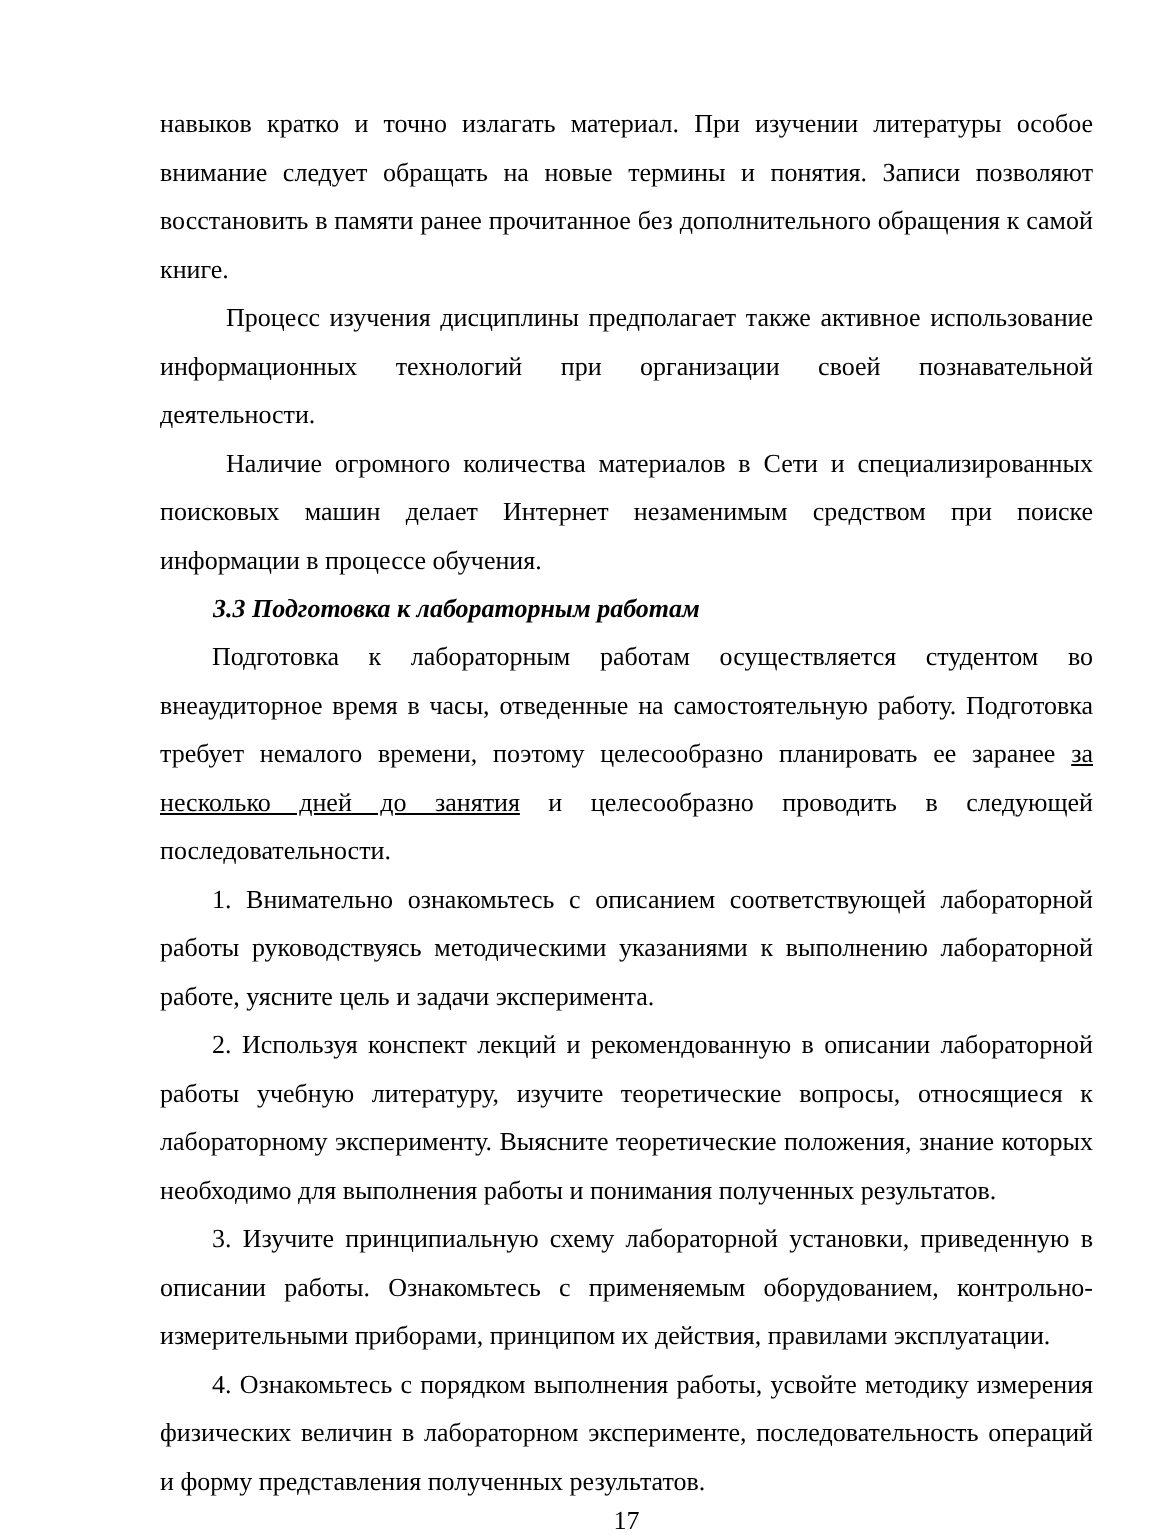навыков кратко и точно излагать материал. При изучении литературы особое внимание следует обращать на новые термины и понятия. Записи позволяют восстановить в памяти ранее прочитанное без дополнительного обращения к самой книге.
Процесс изучения дисциплины предполагает также активное использование информационных технологий при организации своей познавательной деятельности.
Наличие огромного количества материалов в Сети и специализированных поисковых машин делает Интернет незаменимым средством при поиске информации в процессе обучения.
3.3 Подготовка к лабораторным работам
Подготовка к лабораторным работам осуществляется студентом во внеаудиторное время в часы, отведенные на самостоятельную работу. Подготовка требует немалого времени, поэтому целесообразно планировать ее заранее за несколько дней до занятия и целесообразно проводить в следующей последовательности.
1. Внимательно ознакомьтесь с описанием соответствующей лабораторной работы руководствуясь методическими указаниями к выполнению лабораторной работе, уясните цель и задачи эксперимента.
2. Используя конспект лекций и рекомендованную в описании лабораторной работы учебную литературу, изучите теоретические вопросы, относящиеся к лабораторному эксперименту. Выясните теоретические положения, знание которых необходимо для выполнения работы и понимания полученных результатов.
3. Изучите принципиальную схему лабораторной установки, приведенную в описании работы. Ознакомьтесь с применяемым оборудованием, контрольно-измерительными приборами, принципом их действия, правилами эксплуатации.
4. Ознакомьтесь с порядком выполнения работы, усвойте методику измерения физических величин в лабораторном эксперименте, последовательность операций и форму представления полученных результатов.
17